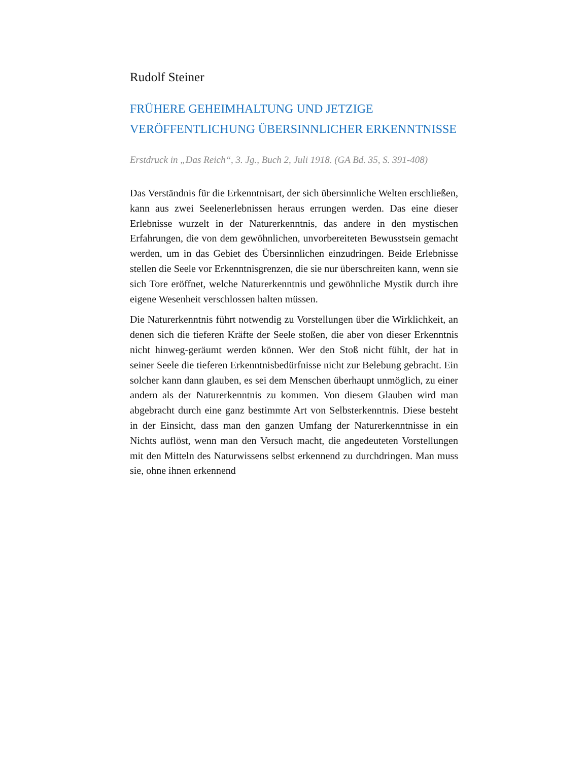Rudolf Steiner
FRÜHERE GEHEIMHALTUNG UND JETZIGE VERÖFFENTLICHUNG ÜBERSINNLICHER ERKENNTNISSE
Erstdruck in „Das Reich“, 3. Jg., Buch 2, Juli 1918. (GA Bd. 35, S. 391-408)
Das Verständnis für die Erkenntnisart, der sich übersinnliche Welten erschließen, kann aus zwei Seelenerlebnissen heraus errungen werden. Das eine dieser Erlebnisse wurzelt in der Naturerkenntnis, das andere in den mystischen Erfahrungen, die von dem gewöhnlichen, unvorbereiteten Bewusstsein gemacht werden, um in das Gebiet des Übersinnlichen einzudringen. Beide Erlebnisse stellen die Seele vor Erkenntnisgrenzen, die sie nur überschreiten kann, wenn sie sich Tore eröffnet, welche Naturerkenntnis und gewöhnliche Mystik durch ihre eigene Wesenheit verschlossen halten müssen.
Die Naturerkenntnis führt notwendig zu Vorstellungen über die Wirklichkeit, an denen sich die tieferen Kräfte der Seele stoßen, die aber von dieser Erkenntnis nicht hinweg-geräumt werden können. Wer den Stoß nicht fühlt, der hat in seiner Seele die tieferen Erkenntnisbedürfnisse nicht zur Belebung gebracht. Ein solcher kann dann glauben, es sei dem Menschen überhaupt unmöglich, zu einer andern als der Naturerkenntnis zu kommen. Von diesem Glauben wird man abgebracht durch eine ganz bestimmte Art von Selbsterkenntnis. Diese besteht in der Einsicht, dass man den ganzen Umfang der Naturerkenntnisse in ein Nichts auflöst, wenn man den Versuch macht, die angedeuteten Vorstellungen mit den Mitteln des Naturwissens selbst erkennend zu durchdringen. Man muss sie, ohne ihnen erkennend